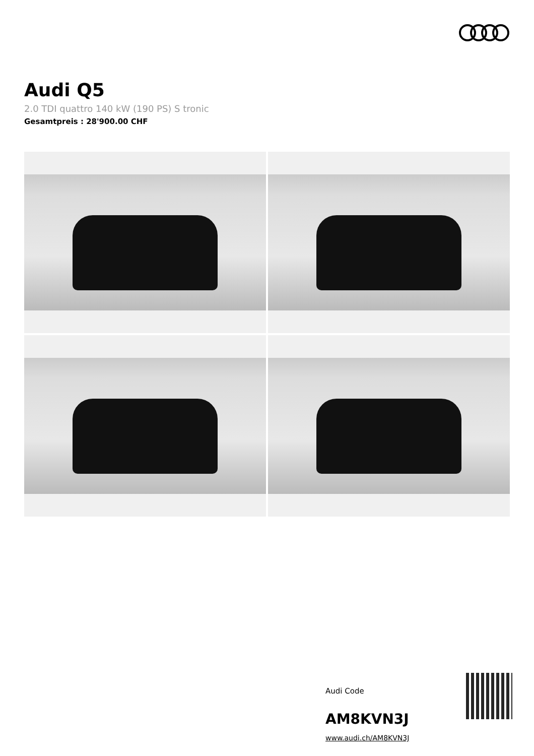Audi Q5
2.0 TDI quattro 140 kW (190 PS) S tronic
Gesamtpreis : 28'900.00 CHF
Audi Code
AM8KVN3J
www.audi.ch/AM8KVN3J